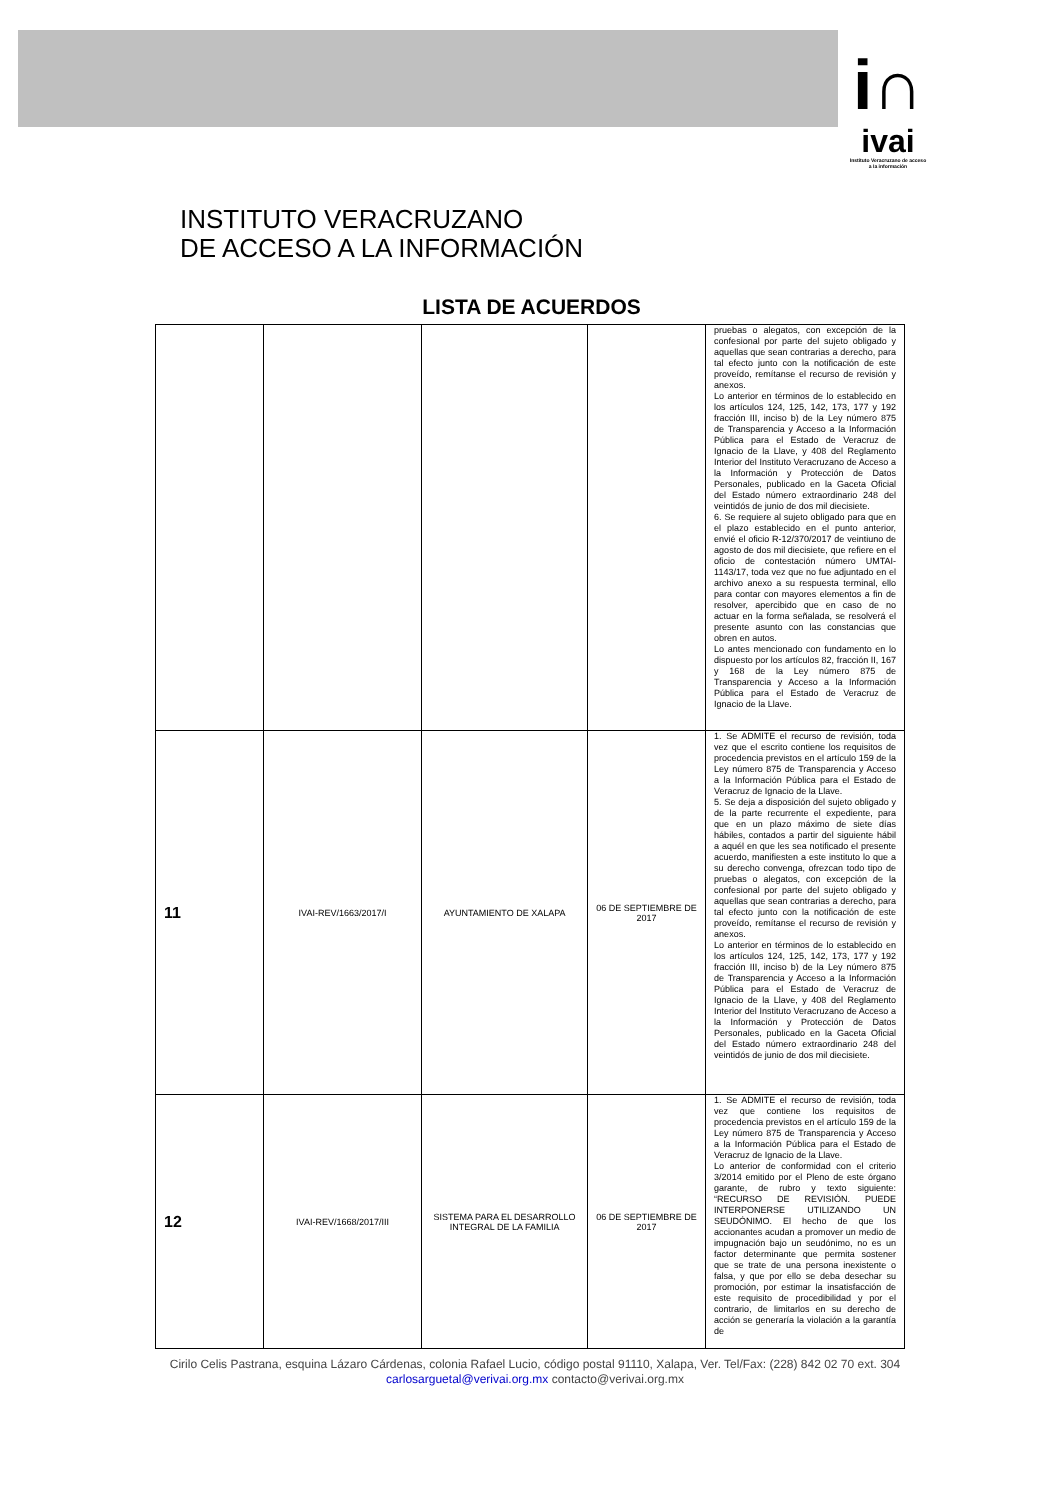i∩
ivai
Instituto Veracruzano de acceso a la información
INSTITUTO VERACRUZANO
DE ACCESO A LA INFORMACIÓN
LISTA DE ACUERDOS
| | | | | pruebas o alegatos, con excepción de la confesional por parte del sujeto obligado y aquellas que sean contrarias a derecho, para tal efecto junto con la notificación de este proveído, remítanse el recurso de revisión y anexos. Lo anterior en términos de lo establecido en los artículos 124, 125, 142, 173, 177 y 192 fracción III, inciso b) de la Ley número 875 de Transparencia y Acceso a la Información Pública para el Estado de Veracruz de Ignacio de la Llave, y 408 del Reglamento Interior del Instituto Veracruzano de Acceso a la Información y Protección de Datos Personales, publicado en la Gaceta Oficial del Estado número extraordinario 248 del veintidós de junio de dos mil diecisiete. 6. Se requiere al sujeto obligado para que en el plazo establecido en el punto anterior, envié el oficio R-12/370/2017 de veintiuno de agosto de dos mil diecisiete, que refiere en el oficio de contestación número UMTAI-1143/17, toda vez que no fue adjuntado en el archivo anexo a su respuesta terminal, ello para contar con mayores elementos a fin de resolver, apercibido que en caso de no actuar en la forma señalada, se resolverá el presente asunto con las constancias que obren en autos. Lo antes mencionado con fundamento en lo dispuesto por los artículos 82, fracción II, 167 y 168 de la Ley número 875 de Transparencia y Acceso a la Información Pública para el Estado de Veracruz de Ignacio de la Llave. |
| 11 | IVAI-REV/1663/2017/I | AYUNTAMIENTO DE XALAPA | 06 DE SEPTIEMBRE DE 2017 | 1. Se ADMITE el recurso de revisión, toda vez que el escrito contiene los requisitos de procedencia previstos en el artículo 159 de la Ley número 875 de Transparencia y Acceso a la Información Pública para el Estado de Veracruz de Ignacio de la Llave. 5. Se deja a disposición del sujeto obligado y de la parte recurrente el expediente, para que en un plazo máximo de siete días hábiles, contados a partir del siguiente hábil a aquél en que les sea notificado el presente acuerdo, manifiesten a este instituto lo que a su derecho convenga, ofrezcan todo tipo de pruebas o alegatos, con excepción de la confesional por parte del sujeto obligado y aquellas que sean contrarias a derecho, para tal efecto junto con la notificación de este proveído, remítanse el recurso de revisión y anexos. Lo anterior en términos de lo establecido en los artículos 124, 125, 142, 173, 177 y 192 fracción III, inciso b) de la Ley número 875 de Transparencia y Acceso a la Información Pública para el Estado de Veracruz de Ignacio de la Llave, y 408 del Reglamento Interior del Instituto Veracruzano de Acceso a la Información y Protección de Datos Personales, publicado en la Gaceta Oficial del Estado número extraordinario 248 del veintidós de junio de dos mil diecisiete. |
| 12 | IVAI-REV/1668/2017/III | SISTEMA PARA EL DESARROLLO INTEGRAL DE LA FAMILIA | 06 DE SEPTIEMBRE DE 2017 | 1. Se ADMITE el recurso de revisión, toda vez que contiene los requisitos de procedencia previstos en el artículo 159 de la Ley número 875 de Transparencia y Acceso a la Información Pública para el Estado de Veracruz de Ignacio de la Llave. Lo anterior de conformidad con el criterio 3/2014 emitido por el Pleno de este órgano garante, de rubro y texto siguiente: “RECURSO DE REVISIÓN. PUEDE INTERPONERSE UTILIZANDO UN SEUDÓNIMO. El hecho de que los accionantes acudan a promover un medio de impugnación bajo un seudónimo, no es un factor determinante que permita sostener que se trate de una persona inexistente o falsa, y que por ello se deba desechar su promoción, por estimar la insatisfacción de este requisito de procedibilidad y por el contrario, de limitarlos en su derecho de acción se generaría la violación a la garantía de |
Cirilo Celis Pastrana, esquina Lázaro Cárdenas, colonia Rafael Lucio, código postal 91110, Xalapa, Ver. Tel/Fax: (228) 842 02 70 ext. 304 carlosarguetal@verivai.org.mx contacto@verivai.org.mx